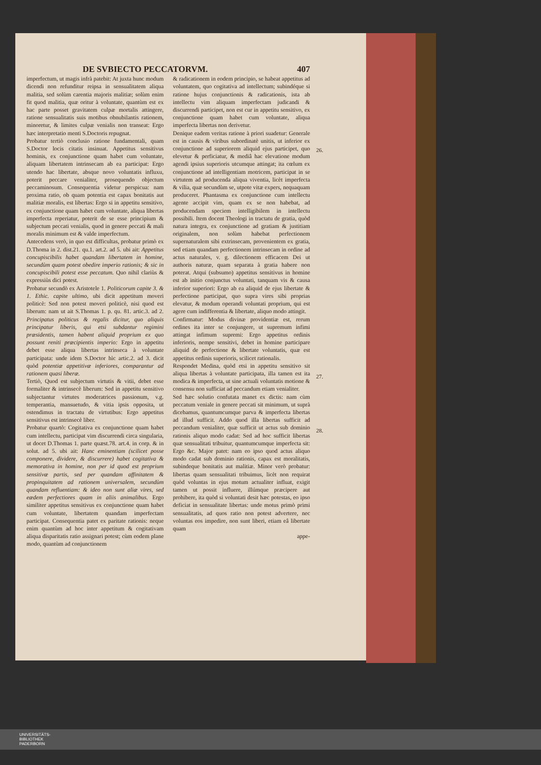DE SVBIECTO PECCATORVM. 407
imperfectum, ut magis infrà patebit: At juxta hunc modum dicendi non refunditur reipsa in sensualitatem aliqua malitia, sed solùm carentia majoris malitiæ; solùm enim fit quod malitia, quæ oritur à voluntate, quantùm est ex hac parte posset gravitatem culpæ mortalis attingere, ratione sensualitatis suis motibus obnubilantis rationem, minoretur, & limites culpæ venialis non transeat: Ergo hæc interpretatio menti S.Doctoris repugnat.
Probatur tertiò conclusio ratione fundamentali, quam S.Doctor locis citatis insinuat. Appetitus sensitivus hominis, ex conjunctione quam habet cum voluntate, aliquam libertatem intrinsecam ab ea participat: Ergo utendo hac libertate, absque novo voluntatis influxu, poterit peccare venialiter, prosequendo objectum peccaminosum. Consequentia videtur perspicua: nam proxima ratio, ob quam potentia est capax bonitatis aut malitiæ moralis, est libertas: Ergo si in appetitu sensitivo, ex conjunctione quam habet cum voluntate, aliqua libertas imperfecta reperiatur, poterit de se esse principium & subjectum peccati venialis, quod in genere peccati & mali moralis minimum est & valde imperfectum.
Antecedens verò, in quo est difficultas, probatur primò ex D.Thoma in 2. dist.21. qu.1. art.2. ad 5. ubi ait: Appetitus concupiscibilis habet quandam libertatem in homine, secundùm quam potest obedire imperio rationis; & sic in concupiscibili potest esse peccatum. Quo nihil clariùs & expressiùs dici potest.
Probatur secundò ex Aristotele 1. Politicorum capite 3. & 1. Ethic. capite ultimo, ubi dicit appetitum moveri politicè: Sed non potest moveri politicè, nisi quod est liberum: nam ut ait S.Thomas 1. p. qu. 81. artic.3. ad 2. Principatus politicus & regalis dicitur, quo aliquis principatur liberis, qui etsi subdantur regimini præsidentis, tamen habent aliquid proprium ex quo possunt reniti præcipientis imperio: Ergo in appetitu debet esse aliqua libertas intrinseca à voluntate participata: unde idem S.Doctor hìc artic.2. ad 3. dicit quòd potentiæ appetitivæ inferiores, comparantur ad rationem quasi liberæ.
Tertiò, Quod est subjectum virtutis & vitii, debet esse formaliter & intrinsecè liberum: Sed in appetitu sensitivo subjectantur virtutes moderatrices passionum, v.g. temperantia, mansuetudo, & vitia ipsis opposita, ut ostendimus in tractatu de virtutibus: Ergo appetitus sensitivus est intrinsecè liber.
Probatur quartò: Cogitativa ex conjunctione quam habet cum intellectu, participat vim discurrendi circa singularia, ut docet D.Thomas 1. parte quæst.78. art.4. in corp. & in solut. ad 5. ubi ait: Hanc eminentiam (scilicet posse componere, dividere, & discurrere) habet cogitativa & memorativa in homine, non per id quod est proprium sensitivæ partis, sed per quandam affinitatem & propinquitatem ad rationem universalem, secundùm quandam refluentiam: & ideo non sunt aliæ vires, sed eædem perfectiores quam in aliis animalibus. Ergo similiter appetitus sensitivus ex conjunctione quam habet cum voluntate, libertatem quandam imperfectam participat. Consequentia patet ex paritate rationis: neque enim quantùm ad hoc inter appetitum & cogitativam aliqua disparitatis ratio assignari potest; cùm eodem plane modo, quantùm ad conjunctionem
& radicationem in eodem principio, se habeat appetitus ad voluntatem, quo cogitativa ad intellectum; subindéque si ratione hujus conjunctionis & radicationis, ista ab intellectu vim aliquam imperfectam judicandi & discurrendi participet, non est cur in appetitu sensitivo, ex conjunctione quam habet cum voluntate, aliqua imperfecta libertas non derivetur.
Denique eadem veritas ratione à priori suadetur: Generale est in causis & viribus subordinatè unitis, ut inferior ex conjunctione ad superiorem aliquid ejus participet, quo elevetur & perficiatur, & mediâ hac elevatione modum agendi ipsius superioris utcumque attingat; ita cœlum ex conjunctione ad intelligentiam motricem, participat in se virtutem ad producenda aliqua viventia, licèt imperfecta & vilia, quæ secundùm se, utpote vitæ expers, nequaquam produceret. Phantasma ex conjunctione cum intellectu agente accipit vim, quam ex se non habebat, ad producendam speciem intelligibilem in intellectu possibili. Item docent Theologi in tractatu de gratia, quòd natura integra, ex conjunctione ad gratiam & justitiam originalem, non solùm habebat perfectionem supernaturalem sibi extrinsecam, provenientem ex gratia, sed etiam quandam perfectionem intrinsecam in ordine ad actus naturales, v. g. dilectionem efficacem Dei ut authoris naturæ, quam separata à gratia habere non poterat. Atqui (subsumo) appetitus sensitivus in homine est ab initio conjunctus voluntati, tanquam vis & causa inferior superiori: Ergo ab ea aliquid de ejus libertate & perfectione participat, quo supra vires sibi proprias elevatur, & modum operandi voluntati proprium, qui est agere cum indifferentia & libertate, aliquo modo attingit.
Confirmatur: Modus divinæ providentiæ est, rerum ordines ita inter se conjungere, ut supremum infimi attingat infimum supremi: Ergo appetitus ordinis inferioris, nempe sensitivi, debet in homine participare aliquid de perfectione & libertate voluntatis, quæ est appetitus ordinis superioris, scilicet rationalis.
Respondet Medina, quòd etsi in appetitu sensitivo sit aliqua libertas à voluntate participata, illa tamen est ita modica & imperfecta, ut sine actuali voluntatis motione & consensu non sufficiat ad peccandum etiam venialiter.
Sed hæc solutio confutata manet ex dictis: nam cùm peccatum veniale in genere peccati sit minimum, ut suprà dicebamus, quantumcumque parva & imperfecta libertas ad illud sufficit. Addo quod illa libertas sufficit ad peccandum venialiter, quæ sufficit ut actus sub dominio rationis aliquo modo cadat: Sed ad hoc sufficit libertas quæ sensualitati tribuitur, quantumcumque imperfecta sit: Ergo &c. Major patet: nam eo ipso quod actus aliquo modo cadat sub dominio rationis, capax est moralitatis, subindeque bonitatis aut malitiæ. Minor verò probatur: libertas quam sensualitati tribuimus, licèt non requirat quòd voluntas in ejus motum actualiter influat, exigit tamen ut possit influere, illúmque præcipere aut prohibere, ita quòd si voluntati desit hæc potestas, eo ipso deficiat in sensualitate libertas: unde motus primò primi sensualitatis, ad quos ratio non potest advertere, nec voluntas eos impedire, non sunt liberi, etiam eâ libertate quam
appe-
26.
27.
28.
UNIVERSITÄTS-
BIBLIOTHEK
PADERBORN